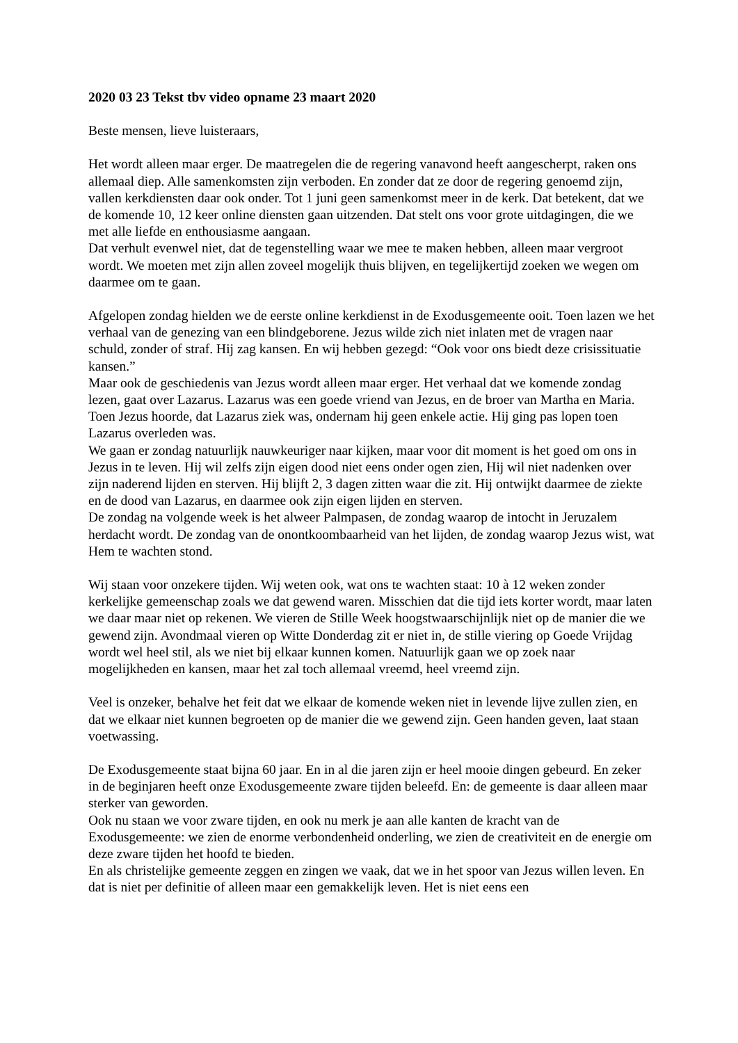2020 03 23 Tekst tbv video opname 23 maart 2020
Beste mensen, lieve luisteraars,
Het wordt alleen maar erger. De maatregelen die de regering vanavond heeft aangescherpt, raken ons allemaal diep. Alle samenkomsten zijn verboden. En zonder dat ze door de regering genoemd zijn, vallen kerkdiensten daar ook onder. Tot 1 juni geen samenkomst meer in de kerk. Dat betekent, dat we de komende 10, 12 keer online diensten gaan uitzenden. Dat stelt ons voor grote uitdagingen, die we met alle liefde en enthousiasme aangaan.
Dat verhult evenwel niet, dat de tegenstelling waar we mee te maken hebben, alleen maar vergroot wordt. We moeten met zijn allen zoveel mogelijk thuis blijven, en tegelijkertijd zoeken we wegen om daarmee om te gaan.
Afgelopen zondag hielden we de eerste online kerkdienst in de Exodusgemeente ooit. Toen lazen we het verhaal van de genezing van een blindgeborene. Jezus wilde zich niet inlaten met de vragen naar schuld, zonder of straf. Hij zag kansen. En wij hebben gezegd: “Ook voor ons biedt deze crisissituatie kansen.”
Maar ook de geschiedenis van Jezus wordt alleen maar erger. Het verhaal dat we komende zondag lezen, gaat over Lazarus. Lazarus was een goede vriend van Jezus, en de broer van Martha en Maria. Toen Jezus hoorde, dat Lazarus ziek was, ondernam hij geen enkele actie. Hij ging pas lopen toen Lazarus overleden was.
We gaan er zondag natuurlijk nauwkeuriger naar kijken, maar voor dit moment is het goed om ons in Jezus in te leven. Hij wil zelfs zijn eigen dood niet eens onder ogen zien, Hij wil niet nadenken over zijn naderend lijden en sterven. Hij blijft 2, 3 dagen zitten waar die zit. Hij ontwijkt daarmee de ziekte en de dood van Lazarus, en daarmee ook zijn eigen lijden en sterven.
De zondag na volgende week is het alweer Palmpasen, de zondag waarop de intocht in Jeruzalem herdacht wordt. De zondag van de onontkoombaarheid van het lijden, de zondag waarop Jezus wist, wat Hem te wachten stond.
Wij staan voor onzekere tijden. Wij weten ook, wat ons te wachten staat: 10 à 12 weken zonder kerkelijke gemeenschap zoals we dat gewend waren. Misschien dat die tijd iets korter wordt, maar laten we daar maar niet op rekenen. We vieren de Stille Week hoogstwaarschijnlijk niet op de manier die we gewend zijn. Avondmaal vieren op Witte Donderdag zit er niet in, de stille viering op Goede Vrijdag wordt wel heel stil, als we niet bij elkaar kunnen komen. Natuurlijk gaan we op zoek naar mogelijkheden en kansen, maar het zal toch allemaal vreemd, heel vreemd zijn.
Veel is onzeker, behalve het feit dat we elkaar de komende weken niet in levende lijve zullen zien, en dat we elkaar niet kunnen begroeten op de manier die we gewend zijn. Geen handen geven, laat staan voetwassing.
De Exodusgemeente staat bijna 60 jaar. En in al die jaren zijn er heel mooie dingen gebeurd. En zeker in de beginjaren heeft onze Exodusgemeente zware tijden beleefd. En: de gemeente is daar alleen maar sterker van geworden.
Ook nu staan we voor zware tijden, en ook nu merk je aan alle kanten de kracht van de Exodusgemeente: we zien de enorme verbondenheid onderling, we zien de creativiteit en de energie om deze zware tijden het hoofd te bieden.
En als christelijke gemeente zeggen en zingen we vaak, dat we in het spoor van Jezus willen leven. En dat is niet per definitie of alleen maar een gemakkelijk leven. Het is niet eens een